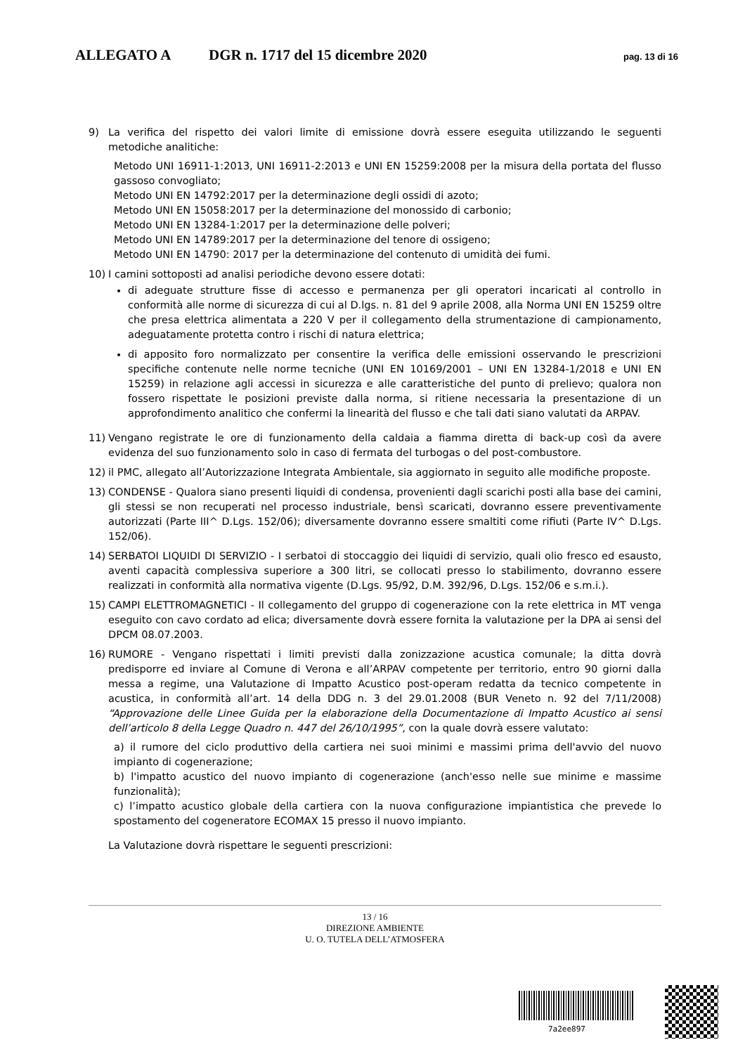ALLEGATO A DGR n. 1717 del 15 dicembre 2020 pag. 13 di 16
9) La verifica del rispetto dei valori limite di emissione dovrà essere eseguita utilizzando le seguenti metodiche analitiche:
Metodo UNI 16911-1:2013, UNI 16911-2:2013 e UNI EN 15259:2008 per la misura della portata del flusso gassoso convogliato;
Metodo UNI EN 14792:2017 per la determinazione degli ossidi di azoto;
Metodo UNI EN 15058:2017 per la determinazione del monossido di carbonio;
Metodo UNI EN 13284-1:2017 per la determinazione delle polveri;
Metodo UNI EN 14789:2017 per la determinazione del tenore di ossigeno;
Metodo UNI EN 14790: 2017 per la determinazione del contenuto di umidità dei fumi.
10) I camini sottoposti ad analisi periodiche devono essere dotati:
di adeguate strutture fisse di accesso e permanenza per gli operatori incaricati al controllo in conformità alle norme di sicurezza di cui al D.lgs. n. 81 del 9 aprile 2008, alla Norma UNI EN 15259 oltre che presa elettrica alimentata a 220 V per il collegamento della strumentazione di campionamento, adeguatamente protetta contro i rischi di natura elettrica;
di apposito foro normalizzato per consentire la verifica delle emissioni osservando le prescrizioni specifiche contenute nelle norme tecniche (UNI EN 10169/2001 – UNI EN 13284-1/2018 e UNI EN 15259) in relazione agli accessi in sicurezza e alle caratteristiche del punto di prelievo; qualora non fossero rispettate le posizioni previste dalla norma, si ritiene necessaria la presentazione di un approfondimento analitico che confermi la linearità del flusso e che tali dati siano valutati da ARPAV.
11) Vengano registrate le ore di funzionamento della caldaia a fiamma diretta di back-up così da avere evidenza del suo funzionamento solo in caso di fermata del turbogas o del post-combustore.
12) il PMC, allegato all’Autorizzazione Integrata Ambientale, sia aggiornato in seguito alle modifiche proposte.
13) CONDENSE - Qualora siano presenti liquidi di condensa, provenienti dagli scarichi posti alla base dei camini, gli stessi se non recuperati nel processo industriale, bensì scaricati, dovranno essere preventivamente autorizzati (Parte III^ D.Lgs. 152/06); diversamente dovranno essere smaltiti come rifiuti (Parte IV^ D.Lgs. 152/06).
14) SERBATOI LIQUIDI DI SERVIZIO - I serbatoi di stoccaggio dei liquidi di servizio, quali olio fresco ed esausto, aventi capacità complessiva superiore a 300 litri, se collocati presso lo stabilimento, dovranno essere realizzati in conformità alla normativa vigente (D.Lgs. 95/92, D.M. 392/96, D.Lgs. 152/06 e s.m.i.).
15) CAMPI ELETTROMAGNETICI - Il collegamento del gruppo di cogenerazione con la rete elettrica in MT venga eseguito con cavo cordato ad elica; diversamente dovrà essere fornita la valutazione per la DPA ai sensi del DPCM 08.07.2003.
16) RUMORE - Vengano rispettati i limiti previsti dalla zonizzazione acustica comunale; la ditta dovrà predisporre ed inviare al Comune di Verona e all’ARPAV competente per territorio, entro 90 giorni dalla messa a regime, una Valutazione di Impatto Acustico post-operam redatta da tecnico competente in acustica, in conformità all’art. 14 della DDG n. 3 del 29.01.2008 (BUR Veneto n. 92 del 7/11/2008) “Approvazione delle Linee Guida per la elaborazione della Documentazione di Impatto Acustico ai sensi dell’articolo 8 della Legge Quadro n. 447 del 26/10/1995”, con la quale dovrà essere valutato:
a) il rumore del ciclo produttivo della cartiera nei suoi minimi e massimi prima dell'avvio del nuovo impianto di cogenerazione;
b) l'impatto acustico del nuovo impianto di cogenerazione (anch'esso nelle sue minime e massime funzionalità);
c) l’impatto acustico globale della cartiera con la nuova configurazione impiantistica che prevede lo spostamento del cogeneratore ECOMAX 15 presso il nuovo impianto.
La Valutazione dovrà rispettare le seguenti prescrizioni:
13 / 16
DIREZIONE AMBIENTE
U. O. TUTELA DELL’ATMOSFERA
7a2ee897